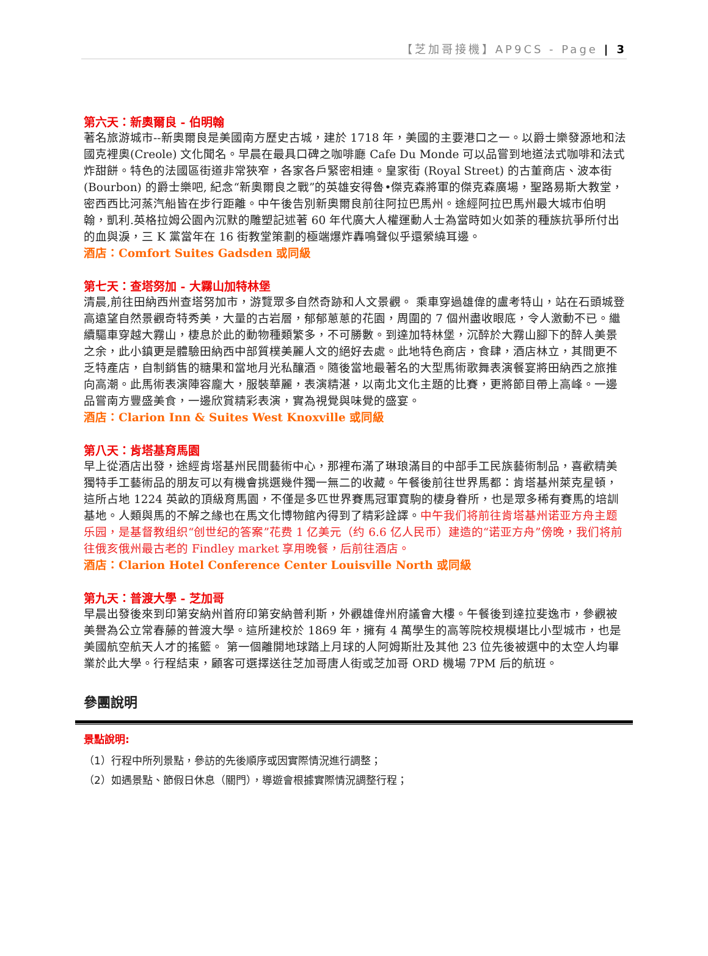【芝加哥接機】AP9CS - Page | 3
第六天：新奧爾良 - 伯明翰
著名旅游城市--新奧爾良是美國南方歷史古城，建於 1718 年，美國的主要港口之一。以爵士樂發源地和法國克裡奧(Creole) 文化聞名。早晨在最具口碑之咖啡廳 Cafe Du Monde 可以品嘗到地道法式咖啡和法式炸甜餅。特色的法國區街道非常狹窄，各家各戶緊密相連。皇家街 (Royal Street) 的古董商店、波本街 (Bourbon) 的爵士樂吧, 紀念“新奧爾良之戰”的英雄安得魯•傑克森將軍的傑克森廣場，聖路易斯大教堂，密西西比河蒸汽船皆在步行距離。中午後告別新奧爾良前往阿拉巴馬州。途經阿拉巴馬州最大城市伯明翰，凱利.英格拉姆公園內沉默的雕塑記述著 60 年代廣大人權運動人士為當時如火如荼的種族抗爭所付出的血與淚，三 K 黨當年在 16 街教堂策劃的極端爆炸轟鳴聲似乎還縈繞耳邊。
酒店：Comfort Suites Gadsden 或同級
第七天：查塔努加 - 大霧山加特林堡
清晨,前往田納西州查塔努加市，游覽眾多自然奇跡和人文景觀。 乘車穿過雄偉的盧考特山，站在石頭城登高遠望自然景觀奇特秀美，大量的古岩層，郁郁蔥蔥的花園，周圍的 7 個州盡收眼底，令人激動不已。繼續驅車穿越大霧山，棲息於此的動物種類繁多，不可勝數。到達加特林堡，沉醉於大霧山腳下的醉人美景之余，此小鎮更是體驗田納西中部質樸美麗人文的絕好去處。此地特色商店，食肆，酒店林立，其間更不乏特產店，自制銷售的糖果和當地月光私釀酒。隨後當地最著名的大型馬術歌舞表演餐宴將田納西之旅推向高潮。此馬術表演陣容龐大，服裝華麗，表演精湛，以南北文化主題的比賽，更將節目帶上高峰。一邊品嘗南方豐盛美食，一邊欣賞精彩表演，實為視覺與味覺的盛宴。
酒店：Clarion Inn & Suites West Knoxville 或同級
第八天：肯塔基育馬園
早上從酒店出發，途經肯塔基州民間藝術中心，那裡布滿了琳琅滿目的中部手工民族藝術制品，喜歡精美獨特手工藝術品的朋友可以有機會挑選幾件獨一無二的收藏。午餐後前往世界馬都：肯塔基州萊克星頓，這所占地 1224 英畝的頂級育馬園，不僅是多匹世界賽馬冠軍寶駒的棲身眷所，也是眾多稀有賽馬的培訓基地。人類與馬的不解之緣也在馬文化博物館內得到了精彩詮譯。中午我们将前往肯塔基州诺亚方舟主题乐园，是基督教组织“创世纪的答案”花费 1 亿美元（约 6.6 亿人民币）建造的“诺亚方舟”傍晚，我们将前往俄亥俄州最古老的 Findley market 享用晚餐，后前往酒店。
酒店：Clarion Hotel Conference Center Louisville North 或同級
第九天：普渡大學 - 芝加哥
早晨出發後來到印第安納州首府印第安納普利斯，外觀雄偉州府議會大樓。午餐後到達拉斐逸市，參觀被美譽為公立常春藤的普渡大學。這所建校於 1869 年，擁有 4 萬學生的高等院校規模堪比小型城市，也是美國航空航天人才的搖籃。 第一個離開地球踏上月球的人阿姆斯壯及其他 23 位先後被選中的太空人均畢業於此大學。行程結束，顧客可選擇送往芝加哥唐人街或芝加哥 ORD 機場 7PM 后的航班。
參團說明
景點說明:
（1）行程中所列景點，參訪的先後順序或因實際情況進行調整；
（2）如遇景點、節假日休息（關門），導遊會根據實際情況調整行程；